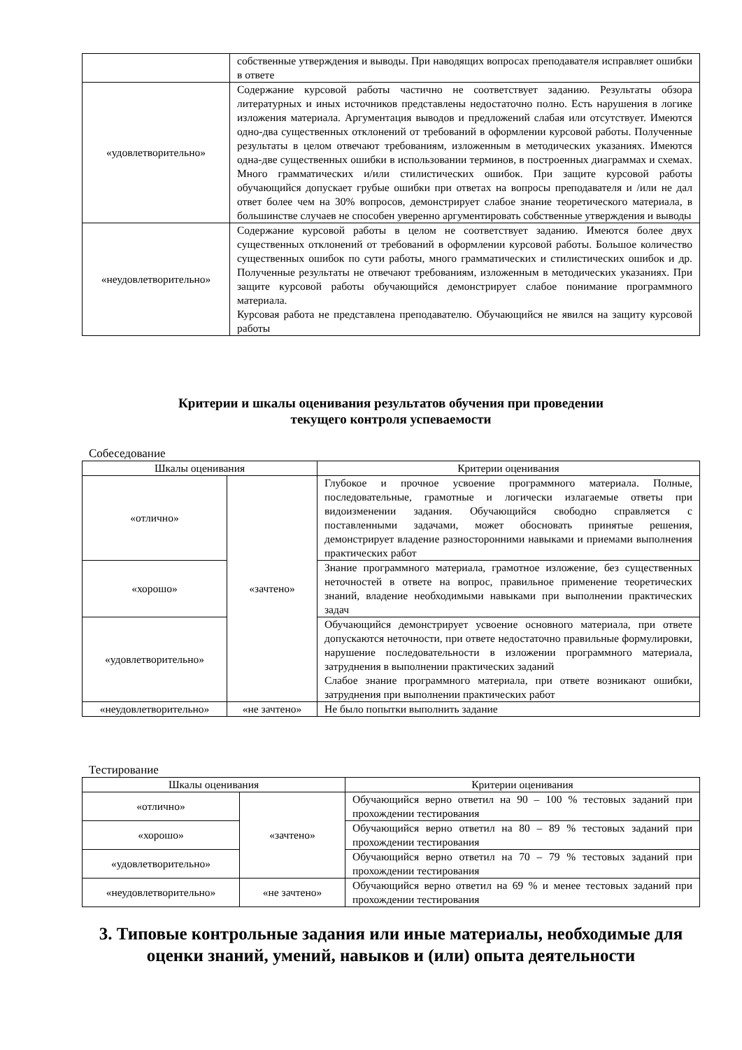| | собственные утверждения и выводы. При наводящих вопросах преподавателя исправляет ошибки в ответе |
| «удовлетворительно» | Содержание курсовой работы частично не соответствует заданию. Результаты обзора литературных и иных источников представлены недостаточно полно. Есть нарушения в логике изложения материала. Аргументация выводов и предложений слабая или отсутствует. Имеются одно-два существенных отклонений от требований в оформлении курсовой работы. Полученные результаты в целом отвечают требованиям, изложенным в методических указаниях. Имеются одна-две существенных ошибки в использовании терминов, в построенных диаграммах и схемах. Много грамматических и/или стилистических ошибок. При защите курсовой работы обучающийся допускает грубые ошибки при ответах на вопросы преподавателя и /или не дал ответ более чем на 30% вопросов, демонстрирует слабое знание теоретического материала, в большинстве случаев не способен уверенно аргументировать собственные утверждения и выводы |
| «неудовлетворительно» | Содержание курсовой работы в целом не соответствует заданию. Имеются более двух существенных отклонений от требований в оформлении курсовой работы. Большое количество существенных ошибок по сути работы, много грамматических и стилистических ошибок и др. Полученные результаты не отвечают требованиям, изложенным в методических указаниях. При защите курсовой работы обучающийся демонстрирует слабое понимание программного материала. Курсовая работа не представлена преподавателю. Обучающийся не явился на защиту курсовой работы |
Критерии и шкалы оценивания результатов обучения при проведении
текущего контроля успеваемости
Собеседование
| Шкалы оценивания | | Критерии оценивания |
| --- | --- | --- |
| «отлично» | «зачтено» | Глубокое и прочное усвоение программного материала. Полные, последовательные, грамотные и логически излагаемые ответы при видоизменении задания. Обучающийся свободно справляется с поставленными задачами, может обосновать принятые решения, демонстрирует владение разносторонними навыками и приемами выполнения практических работ |
| «хорошо» | | Знание программного материала, грамотное изложение, без существенных неточностей в ответе на вопрос, правильное применение теоретических знаний, владение необходимыми навыками при выполнении практических задач |
| «удовлетворительно» | | Обучающийся демонстрирует усвоение основного материала, при ответе допускаются неточности, при ответе недостаточно правильные формулировки, нарушение последовательности в изложении программного материала, затруднения в выполнении практических заданий Слабое знание программного материала, при ответе возникают ошибки, затруднения при выполнении практических работ |
| «неудовлетворительно» | «не зачтено» | Не было попытки выполнить задание |
Тестирование
| Шкалы оценивания | | Критерии оценивания |
| --- | --- | --- |
| «отлично» | «зачтено» | Обучающийся верно ответил на 90 – 100 % тестовых заданий при прохождении тестирования |
| «хорошо» | | Обучающийся верно ответил на 80 – 89 % тестовых заданий при прохождении тестирования |
| «удовлетворительно» | | Обучающийся верно ответил на 70 – 79 % тестовых заданий при прохождении тестирования |
| «неудовлетворительно» | «не зачтено» | Обучающийся верно ответил на 69 % и менее тестовых заданий при прохождении тестирования |
3. Типовые контрольные задания или иные материалы, необходимые для оценки знаний, умений, навыков и (или) опыта деятельности